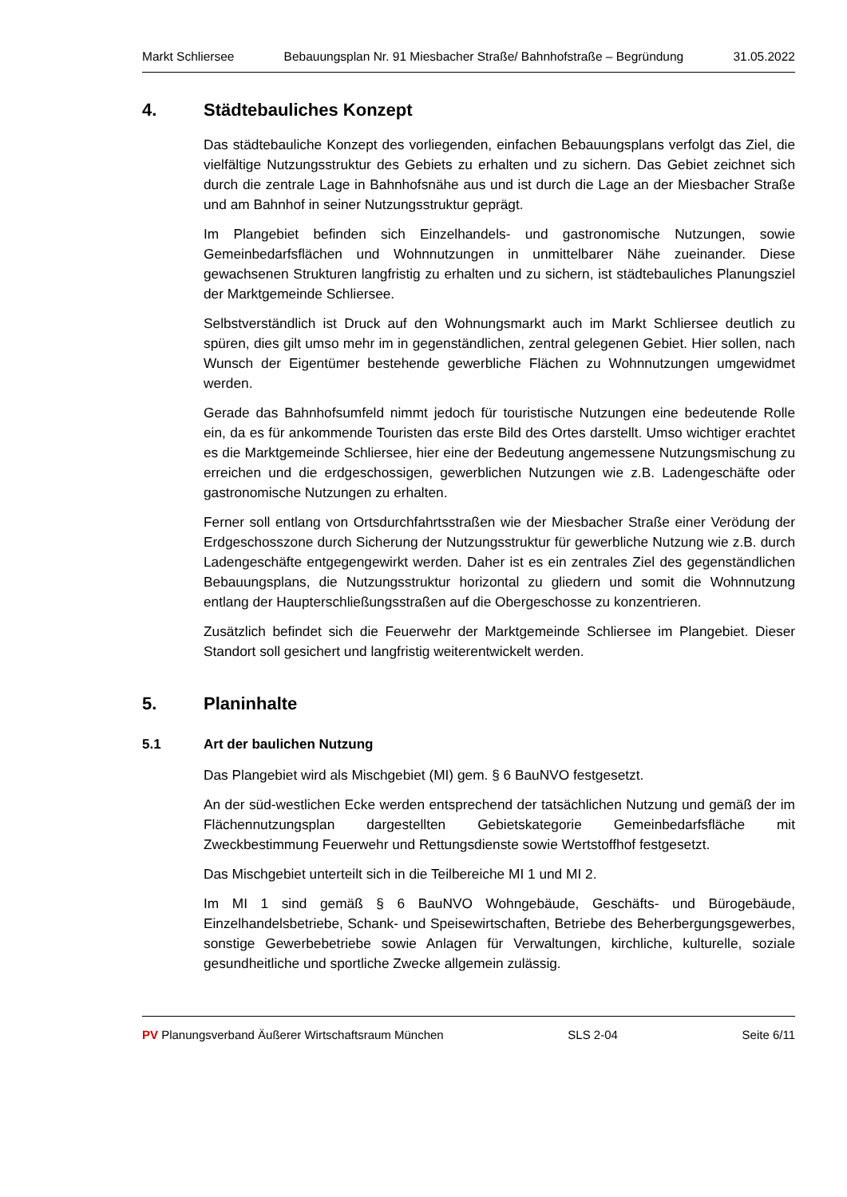Markt Schliersee Bebauungsplan Nr. 91 Miesbacher Straße/ Bahnhofstraße – Begründung 31.05.2022
4. Städtebauliches Konzept
Das städtebauliche Konzept des vorliegenden, einfachen Bebauungsplans verfolgt das Ziel, die vielfältige Nutzungsstruktur des Gebiets zu erhalten und zu sichern. Das Gebiet zeichnet sich durch die zentrale Lage in Bahnhofsnähe aus und ist durch die Lage an der Miesbacher Straße und am Bahnhof in seiner Nutzungsstruktur geprägt.
Im Plangebiet befinden sich Einzelhandels- und gastronomische Nutzungen, sowie Gemeinbedarfsflächen und Wohnnutzungen in unmittelbarer Nähe zueinander. Diese gewachsenen Strukturen langfristig zu erhalten und zu sichern, ist städtebauliches Planungsziel der Marktgemeinde Schliersee.
Selbstverständlich ist Druck auf den Wohnungsmarkt auch im Markt Schliersee deutlich zu spüren, dies gilt umso mehr im in gegenständlichen, zentral gelegenen Gebiet. Hier sollen, nach Wunsch der Eigentümer bestehende gewerbliche Flächen zu Wohnnutzungen umgewidmet werden.
Gerade das Bahnhofsumfeld nimmt jedoch für touristische Nutzungen eine bedeutende Rolle ein, da es für ankommende Touristen das erste Bild des Ortes darstellt. Umso wichtiger erachtet es die Marktgemeinde Schliersee, hier eine der Bedeutung angemessene Nutzungsmischung zu erreichen und die erdgeschossigen, gewerblichen Nutzungen wie z.B. Ladengeschäfte oder gastronomische Nutzungen zu erhalten.
Ferner soll entlang von Ortsdurchfahrtsstraßen wie der Miesbacher Straße einer Verödung der Erdgeschosszone durch Sicherung der Nutzungsstruktur für gewerbliche Nutzung wie z.B. durch Ladengeschäfte entgegengewirkt werden. Daher ist es ein zentrales Ziel des gegenständlichen Bebauungsplans, die Nutzungsstruktur horizontal zu gliedern und somit die Wohnnutzung entlang der Haupterschließungsstraßen auf die Obergeschosse zu konzentrieren.
Zusätzlich befindet sich die Feuerwehr der Marktgemeinde Schliersee im Plangebiet. Dieser Standort soll gesichert und langfristig weiterentwickelt werden.
5. Planinhalte
5.1 Art der baulichen Nutzung
Das Plangebiet wird als Mischgebiet (MI) gem. § 6 BauNVO festgesetzt.
An der süd-westlichen Ecke werden entsprechend der tatsächlichen Nutzung und gemäß der im Flächennutzungsplan dargestellten Gebietskategorie Gemeinbedarfsfläche mit Zweckbestimmung Feuerwehr und Rettungsdienste sowie Wertstoffhof festgesetzt.
Das Mischgebiet unterteilt sich in die Teilbereiche MI 1 und MI 2.
Im MI 1 sind gemäß § 6 BauNVO Wohngebäude, Geschäfts- und Bürogebäude, Einzelhandelsbetriebe, Schank- und Speisewirtschaften, Betriebe des Beherbergungsgewerbes, sonstige Gewerbebetriebe sowie Anlagen für Verwaltungen, kirchliche, kulturelle, soziale gesundheitliche und sportliche Zwecke allgemein zulässig.
PV Planungsverband Äußerer Wirtschaftsraum München SLS 2-04 Seite 6/11